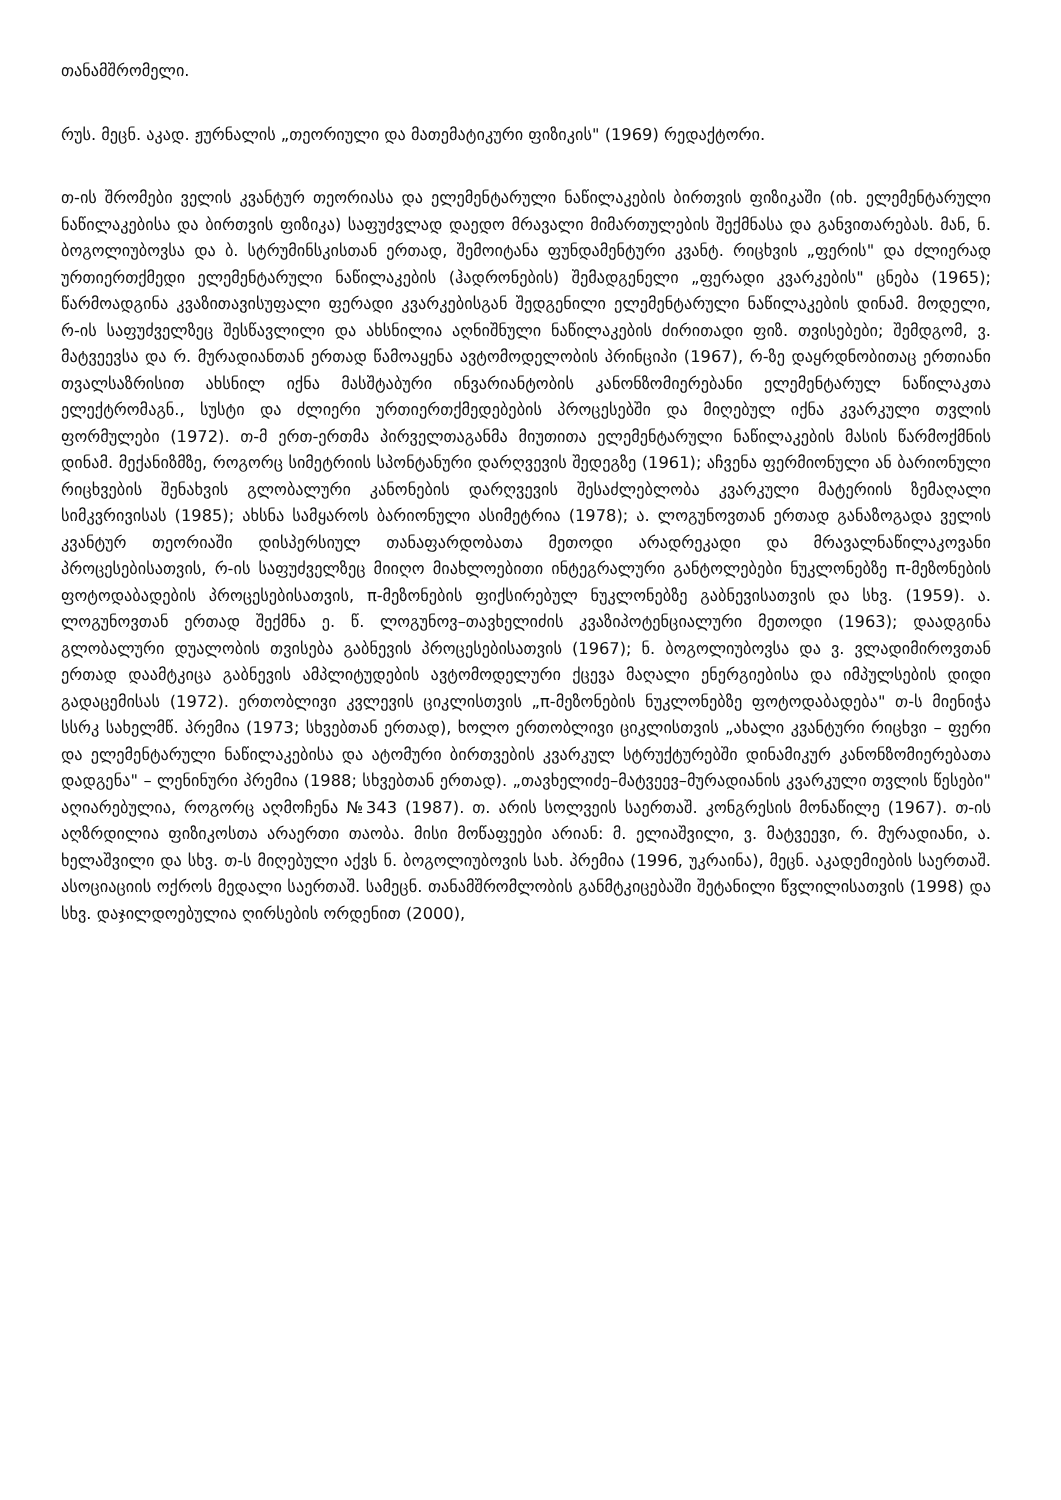თანამშრომელი.
რუს. მეცნ. აკად. ჟურნალის „თეორიული და მათემატიკური ფიზიკის" (1969) რედაქტორი.
თ-ის შრომები ველის კვანტურ თეორიასა და ელემენტარული ნაწილაკების ბირთვის ფიზიკაში (იხ. ელემენტარული ნაწილაკებისა და ბირთვის ფიზიკა) საფუძვლად დაედო მრავალი მიმართულების შექმნასა და განვითარებას. მან, ნ. ბოგოლიუბოვსა და ბ. სტრუმინსკისთან ერთად, შემოიტანა ფუნდამენტური კვანტ. რიცხვის „ფერის" და ძლიერად ურთიერთქმედი ელემენტარული ნაწილაკების (ჰადრონების) შემადგენელი „ფერადი კვარკების" ცნება (1965); წარმოადგინა კვაზითავისუფალი ფერადი კვარკებისგან შედგენილი ელემენტარული ნაწილაკების დინამ. მოდელი, რ-ის საფუძველზეც შესწავლილი და ახსნილია აღნიშნული ნაწილაკების ძირითადი ფიზ. თვისებები; შემდგომ, ვ. მატვეევსა და რ. მურადიანთან ერთად წამოაყენა ავტომოდელობის პრინციპი (1967), რ-ზე დაყრდნობითაც ერთიანი თვალსაზრისით ახსნილ იქნა მასშტაბური ინვარიანტობის კანონზომიერებანი ელემენტარულ ნაწილაკთა ელექტრომაგნ., სუსტი და ძლიერი ურთიერთქმედებების პროცესებში და მიღებულ იქნა კვარკული თვლის ფორმულები (1972). თ-მ ერთ-ერთმა პირველთაგანმა მიუთითა ელემენტარული ნაწილაკების მასის წარმოქმნის დინამ. მექანიზმზე, როგორც სიმეტრიის სპონტანური დარღვევის შედეგზე (1961); აჩვენა ფერმიონული ან ბარიონული რიცხვების შენახვის გლობალური კანონების დარღვევის შესაძლებლობა კვარკული მატერიის ზემაღალი სიმკვრივისას (1985); ახსნა სამყაროს ბარიონული ასიმეტრია (1978); ა. ლოგუნოვთან ერთად განაზოგადა ველის კვანტურ თეორიაში დისპერსიულ თანაფარდობათა მეთოდი არადრეკადი და მრავალნაწილაკოვანი პროცესებისათვის, რ-ის საფუძველზეც მიიღო მიახლოებითი ინტეგრალური განტოლებები ნუკლონებზე π-მეზონების ფოტოდაბადების პროცესებისათვის, π-მეზონების ფიქსირებულ ნუკლონებზე გაბნევისათვის და სხვ. (1959). ა. ლოგუნოვთან ერთად შექმნა ე. წ. ლოგუნოვ–თავხელიძის კვაზიპოტენციალური მეთოდი (1963); დაადგინა გლობალური დუალობის თვისება გაბნევის პროცესებისათვის (1967); ნ. ბოგოლიუბოვსა და ვ. ვლადიმიროვთან ერთად დაამტკიცა გაბნევის ამპლიტუდების ავტომოდელური ქცევა მაღალი ენერგიებისა და იმპულსების დიდი გადაცემისას (1972). ერთობლივი კვლევის ციკლისთვის „π-მეზონების ნუკლონებზე ფოტოდაბადება" თ-ს მიენიჭა სსრკ სახელმწ. პრემია (1973; სხვებთან ერთად), ხოლო ერთობლივი ციკლისთვის „ახალი კვანტური რიცხვი – ფერი და ელემენტარული ნაწილაკებისა და ატომური ბირთვების კვარკულ სტრუქტურებში დინამიკურ კანონზომიერებათა დადგენა" – ლენინური პრემია (1988; სხვებთან ერთად). „თავხელიძე–მატვეევ–მურადიანის კვარკული თვლის წესები" აღიარებულია, როგორც აღმოჩენა №343 (1987). თ. არის სოლვეის საერთაშ. კონგრესის მონაწილე (1967). თ-ის აღზრდილია ფიზიკოსთა არაერთი თაობა. მისი მოწაფეები არიან: მ. ელიაშვილი, ვ. მატვეევი, რ. მურადიანი, ა. ხელაშვილი და სხვ. თ-ს მიღებული აქვს ნ. ბოგოლიუბოვის სახ. პრემია (1996, უკრაინა), მეცნ. აკადემიების საერთაშ. ასოციაციის ოქროს მედალი საერთაშ. სამეცნ. თანამშრომლობის განმტკიცებაში შეტანილი წვლილისათვის (1998) და სხვ. დაჯილდოებულია ღირსების ორდენით (2000),